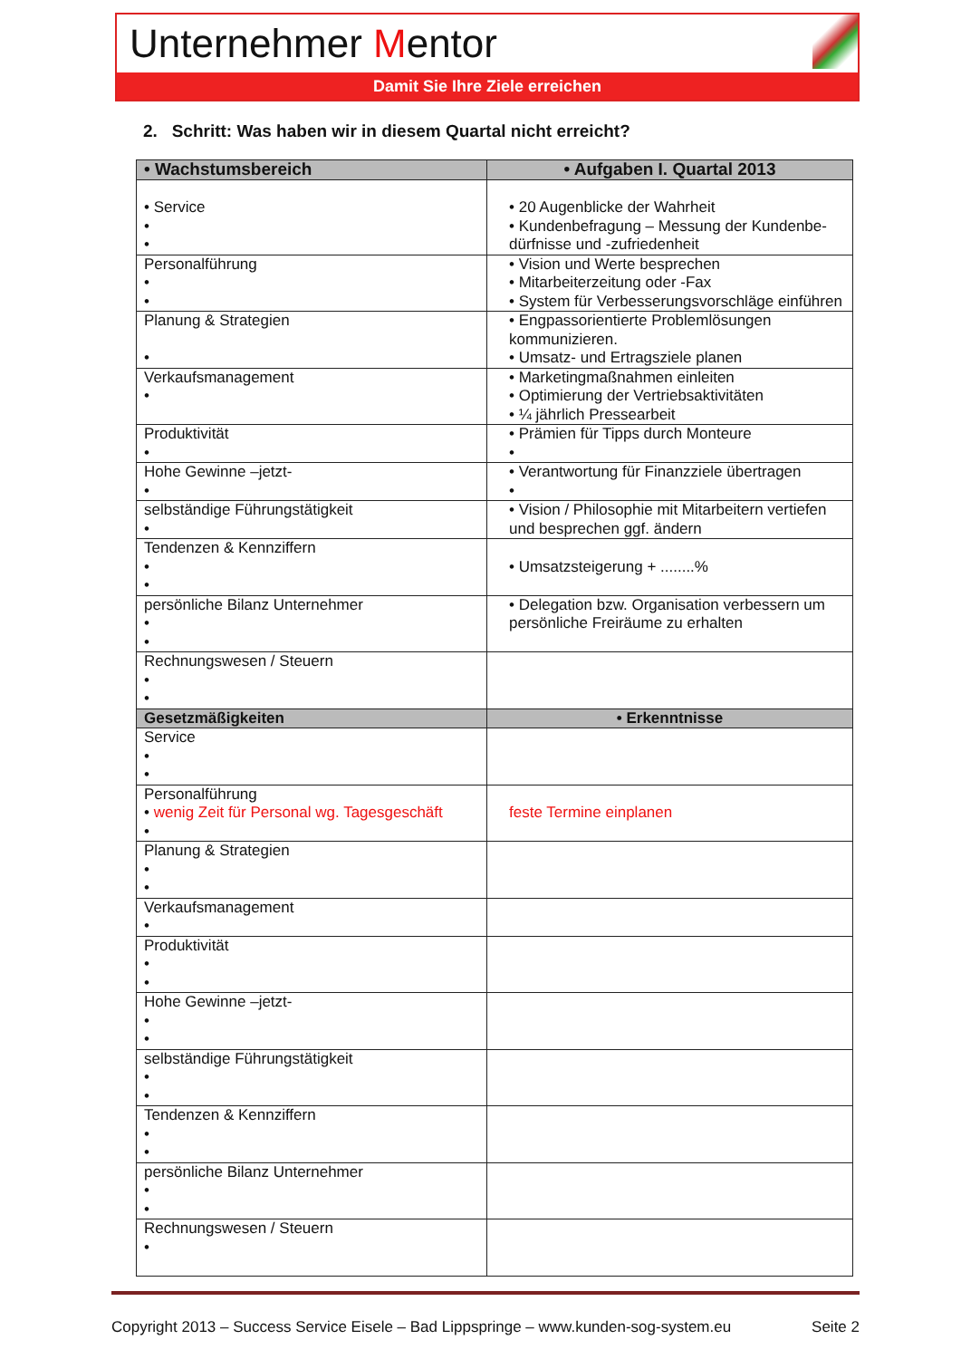Unternehmer Mentor
Damit Sie Ihre Ziele erreichen
2. Schritt: Was haben wir in diesem Quartal nicht erreicht?
| • Wachstumsbereich | • Aufgaben I. Quartal 2013 |
| --- | --- |
| • Service • • | • 20 Augenblicke der Wahrheit • Kundenbefragung – Messung der Kundenbe-dürfnisse und -zufriedenheit |
| Personalführung • • | • Vision und Werte besprechen • Mitarbeiterzeitung oder -Fax • System für Verbesserungsvorschläge einführen |
| Planung & Strategien • | • Engpassorientierte Problemlösungen kommunizieren. • Umsatz- und Ertragsziele planen |
| Verkaufsmanagement • | • Marketingmaßnahmen einleiten • Optimierung der Vertriebsaktivitäten • ¼ jährlich Pressearbeit |
| Produktivität • | • Prämien für Tipps durch Monteure • |
| Hohe Gewinne –jetzt- • | • Verantwortung für Finanzziele übertragen • |
| selbständige Führungstätigkeit • | • Vision / Philosophie mit Mitarbeitern vertiefen und besprechen ggf. ändern |
| Tendenzen & Kennziffern • • | • Umsatzsteigerung + ........% |
| persönliche Bilanz Unternehmer • • | • Delegation bzw. Organisation verbessern um persönliche Freiräume zu erhalten |
| Rechnungswesen / Steuern • • | |
| Gesetzmäßigkeiten | • Erkenntnisse |
| Service • • | |
| Personalführung • wenig Zeit für Personal wg. Tagesgeschäft • | feste Termine einplanen |
| Planung & Strategien • • | |
| Verkaufsmanagement • | |
| Produktivität • • | |
| Hohe Gewinne –jetzt- • • | |
| selbständige Führungstätigkeit • • | |
| Tendenzen & Kennziffern • • | |
| persönliche Bilanz Unternehmer • • | |
| Rechnungswesen / Steuern • | |
Copyright 2013 – Success Service Eisele – Bad Lippspringe – www.kunden-sog-system.eu Seite 2